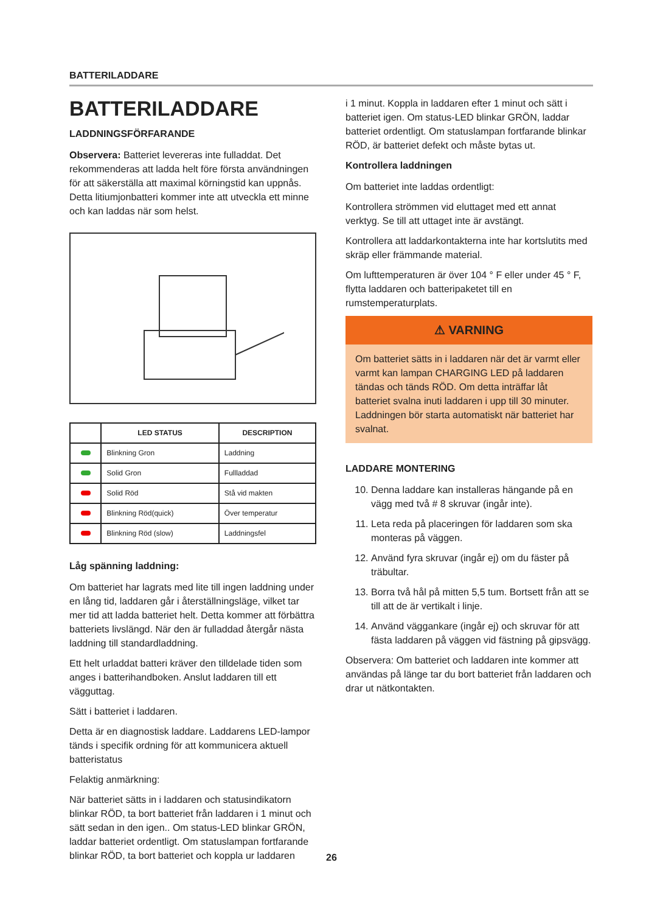BATTERILADDARE
BATTERILADDARE
LADDNINGSFÖRFARANDE
Observera: Batteriet levereras inte fulladdat. Det rekommenderas att ladda helt före första användningen för att säkerställa att maximal körningstid kan uppnås. Detta litiumjonbatteri kommer inte att utveckla ett minne och kan laddas när som helst.
| | LED STATUS | DESCRIPTION |
| --- | --- | --- |
| | Blinkning Gron | Laddning |
| | Solid Gron | Fullladdad |
| | Solid Röd | Stå vid makten |
| | Blinkning Röd(quick) | Över temperatur |
| | Blinkning Röd (slow) | Laddningsfel |
Låg spänning laddning:
Om batteriet har lagrats med lite till ingen laddning under en lång tid, laddaren går i återställningsläge, vilket tar mer tid att ladda batteriet helt. Detta kommer att förbättra batteriets livslängd. När den är fulladdad återgår nästa laddning till standardladdning.
Ett helt urladdat batteri kräver den tilldelade tiden som anges i batterihandboken. Anslut laddaren till ett vägguttag.
Sätt i batteriet i laddaren.
Detta är en diagnostisk laddare. Laddarens LED-lampor tänds i specifik ordning för att kommunicera aktuell batteristatus
Felaktig anmärkning:
När batteriet sätts in i laddaren och statusindikatorn blinkar RÖD, ta bort batteriet från laddaren i 1 minut och sätt sedan in den igen.. Om status-LED blinkar GRÖN, laddar batteriet ordentligt. Om statuslampan fortfarande blinkar RÖD, ta bort batteriet och koppla ur laddaren
i 1 minut. Koppla in laddaren efter 1 minut och sätt i batteriet igen. Om status-LED blinkar GRÖN, laddar batteriet ordentligt. Om statuslampan fortfarande blinkar RÖD, är batteriet defekt och måste bytas ut.
Kontrollera laddningen
Om batteriet inte laddas ordentligt:
Kontrollera strömmen vid eluttaget med ett annat verktyg. Se till att uttaget inte är avstängt.
Kontrollera att laddarkontakterna inte har kortslutits med skräp eller främmande material.
Om lufttemperaturen är över 104 ° F eller under 45 ° F, flytta laddaren och batteripaketet till en rumstemperaturplats.
⚠ VARNING
Om batteriet sätts in i laddaren när det är varmt eller varmt kan lampan CHARGING LED på laddaren tändas och tänds RÖD. Om detta inträffar låt batteriet svalna inuti laddaren i upp till 30 minuter. Laddningen bör starta automatiskt när batteriet har svalnat.
LADDARE MONTERING
10. Denna laddare kan installeras hängande på en vägg med två # 8 skruvar (ingår inte).
11. Leta reda på placeringen för laddaren som ska monteras på väggen.
12. Använd fyra skruvar (ingår ej) om du fäster på träbultar.
13. Borra två hål på mitten 5,5 tum. Bortsett från att se till att de är vertikalt i linje.
14. Använd väggankare (ingår ej) och skruvar för att fästa laddaren på väggen vid fästning på gipsvägg.
Observera: Om batteriet och laddaren inte kommer att användas på länge tar du bort batteriet från laddaren och drar ut nätkontakten.
26